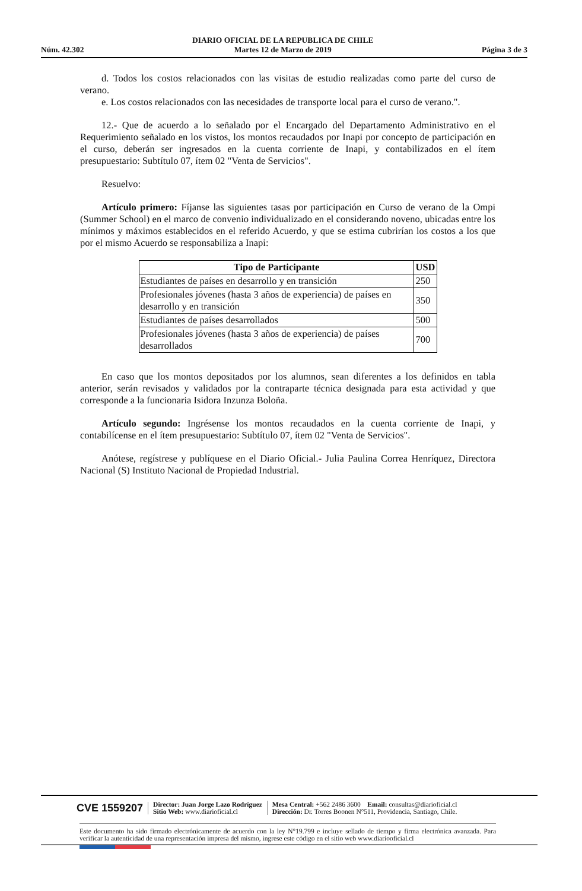Núm. 42.302
DIARIO OFICIAL DE LA REPUBLICA DE CHILE
Martes 12 de Marzo de 2019
Página 3 de 3
d. Todos los costos relacionados con las visitas de estudio realizadas como parte del curso de verano.
e. Los costos relacionados con las necesidades de transporte local para el curso de verano.".
12.- Que de acuerdo a lo señalado por el Encargado del Departamento Administrativo en el Requerimiento señalado en los vistos, los montos recaudados por Inapi por concepto de participación en el curso, deberán ser ingresados en la cuenta corriente de Inapi, y contabilizados en el ítem presupuestario: Subtítulo 07, ítem 02 "Venta de Servicios".
Resuelvo:
Artículo primero: Fíjanse las siguientes tasas por participación en Curso de verano de la Ompi (Summer School) en el marco de convenio individualizado en el considerando noveno, ubicadas entre los mínimos y máximos establecidos en el referido Acuerdo, y que se estima cubrirían los costos a los que por el mismo Acuerdo se responsabiliza a Inapi:
| Tipo de Participante | USD |
| --- | --- |
| Estudiantes de países en desarrollo y en transición | 250 |
| Profesionales jóvenes (hasta 3 años de experiencia) de países en desarrollo y en transición | 350 |
| Estudiantes de países desarrollados | 500 |
| Profesionales jóvenes (hasta 3 años de experiencia) de países desarrollados | 700 |
En caso que los montos depositados por los alumnos, sean diferentes a los definidos en tabla anterior, serán revisados y validados por la contraparte técnica designada para esta actividad y que corresponde a la funcionaria Isidora Inzunza Boloña.
Artículo segundo: Ingrésense los montos recaudados en la cuenta corriente de Inapi, y contabilícense en el ítem presupuestario: Subtítulo 07, ítem 02 "Venta de Servicios".
Anótese, regístrese y publíquese en el Diario Oficial.- Julia Paulina Correa Henríquez, Directora Nacional (S) Instituto Nacional de Propiedad Industrial.
CVE 1559207
Director: Juan Jorge Lazo Rodríguez
Sitio Web: www.diarioficial.cl
Mesa Central: +562 2486 3600 Email: consultas@diarioficial.cl
Dirección: Dr. Torres Boonen N°511, Providencia, Santiago, Chile.
Este documento ha sido firmado electrónicamente de acuerdo con la ley N°19.799 e incluye sellado de tiempo y firma electrónica avanzada. Para verificar la autenticidad de una representación impresa del mismo, ingrese este código en el sitio web www.diariooficial.cl